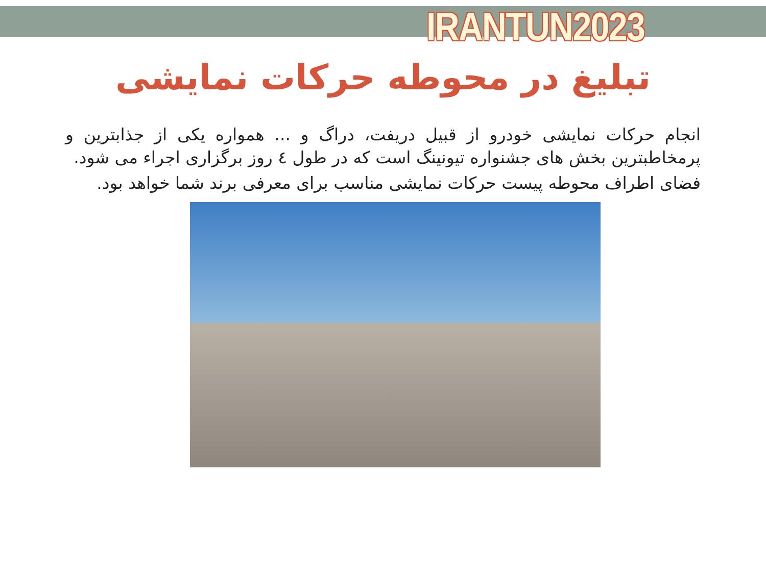IRANTUN2023
تبلیغ در محوطه حرکات نمایشی
انجام حرکات نمایشی خودرو از قبیل دریفت، دراگ و ... همواره یکی از جذابترین و پرمخاطبترین بخش های جشنواره تیونینگ است که در طول ٤ روز برگزاری اجراء می شود.
فضای اطراف محوطه پیست حرکات نمایشی مناسب برای معرفی برند شما خواهد بود.